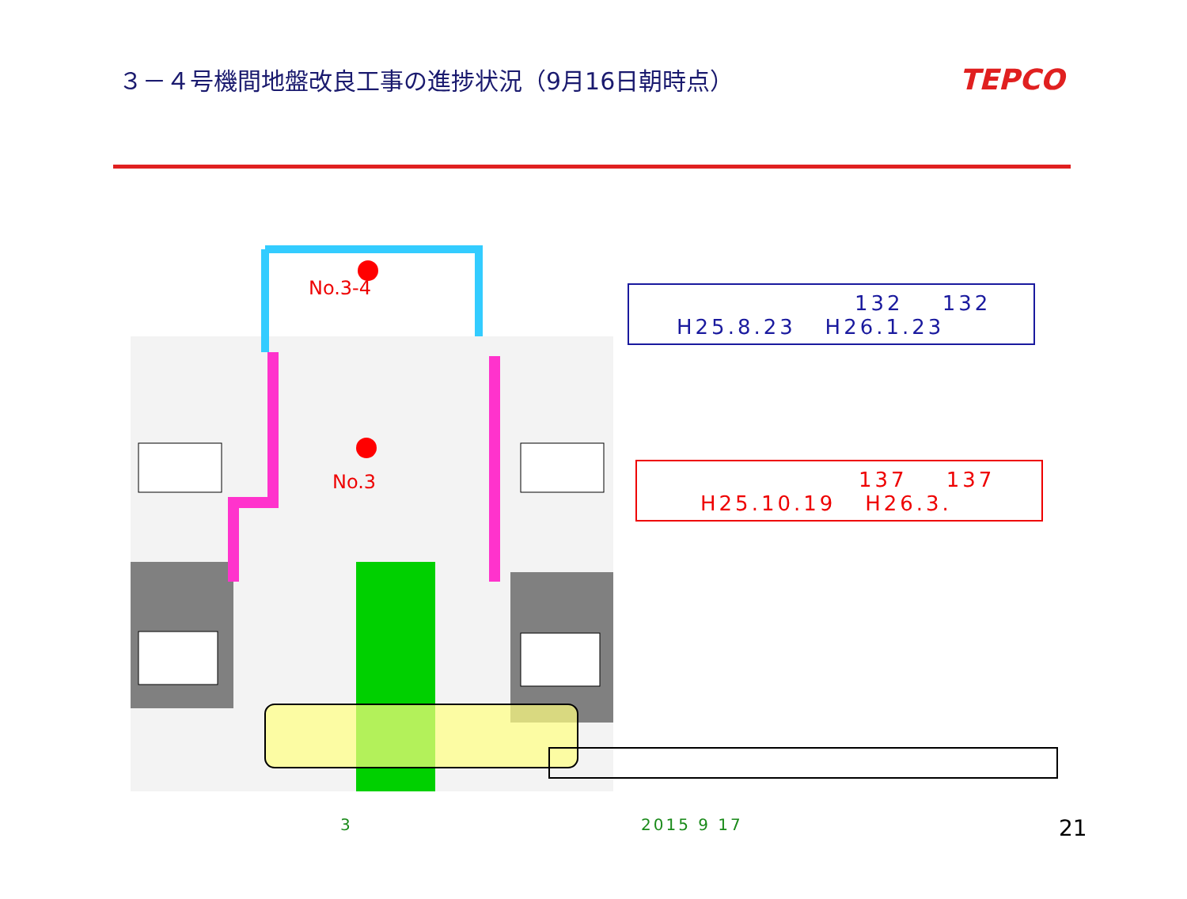３－４号機間地盤改良工事の進捗状況（9月16日朝時点）
TEPCO
No.3-4
No.3
132 132
H25.8.23 H26.1.23
137 137
H25.10.19 H26.3.
3 2015 9 17 21